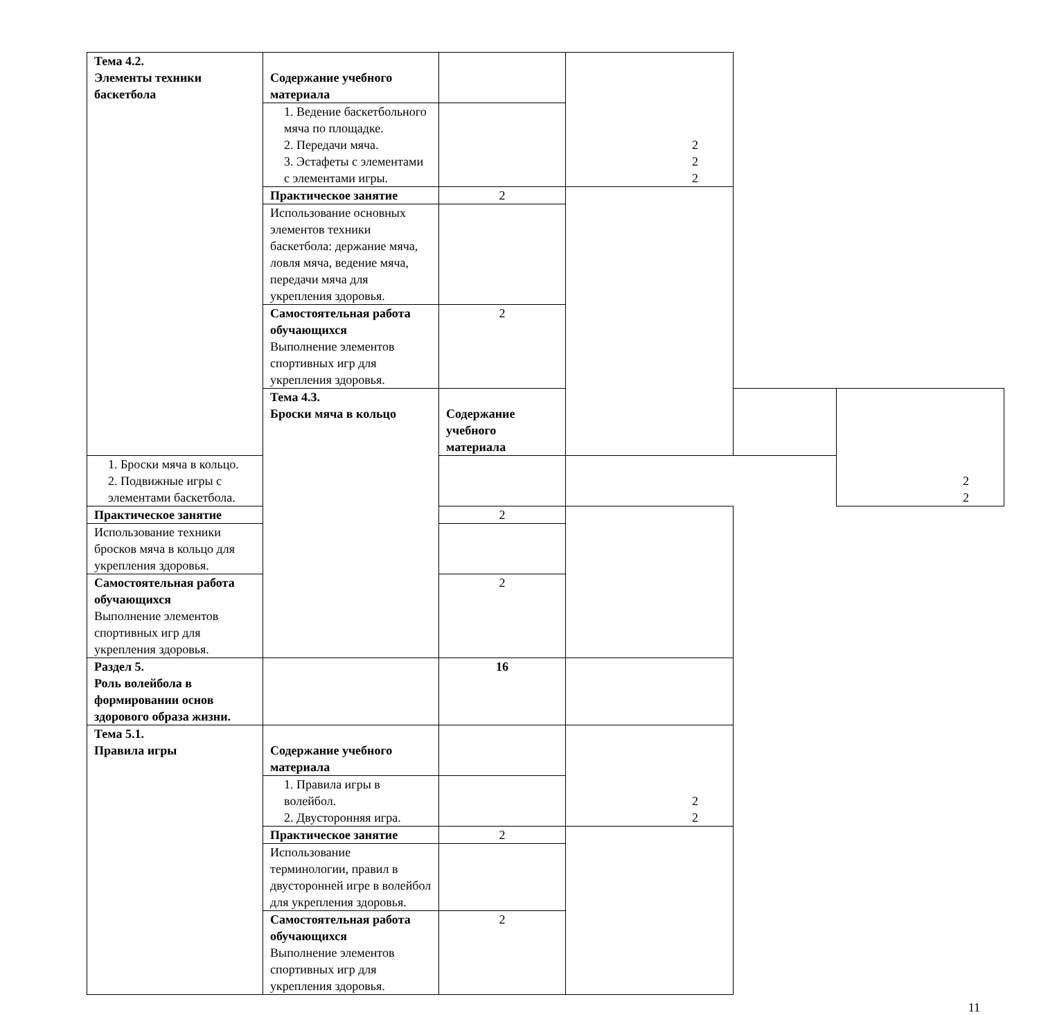| Тема 4.2. Элементы техники баскетбола | Содержание учебного материала | | 2 2 2 | | |
| | 1. Ведение баскетбольного мяча по площадке. 2. Передачи мяча. 3. Эстафеты с элементами с элементами игры. | | | | |
| | Практическое занятие | 2 | | | |
| | Использование основных элементов техники баскетбола: держание мяча, ловля мяча, ведение мяча, передачи мяча для укрепления здоровья. | | | | |
| | Самостоятельная работа обучающихся Выполнение элементов спортивных игр для укрепления здоровья. | 2 | | | |
| | Тема 4.3. Броски мяча в кольцо | Содержание учебного материала | | | 2 2 |
| 1. Броски мяча в кольцо. 2. Подвижные игры с элементами баскетбола. | | | | | |
| Практическое занятие | | 2 | | | |
| Использование техники бросков мяча в кольцо для укрепления здоровья. | | | | | |
| Самостоятельная работа обучающихся Выполнение элементов спортивных игр для укрепления здоровья. | | 2 | | | |
| Раздел 5. Роль волейбола в формировании основ здорового образа жизни. | | 16 | | | |
| Тема 5.1. Правила игры | Содержание учебного материала | | 2 2 | | |
| | 1. Правила игры в волейбол. 2. Двусторонняя игра. | | | | |
| | Практическое занятие | 2 | | | |
| | Использование терминологии, правил в двусторонней игре в волейбол для укрепления здоровья. | | | | |
| | Самостоятельная работа обучающихся Выполнение элементов спортивных игр для укрепления здоровья. | 2 | | | |
11